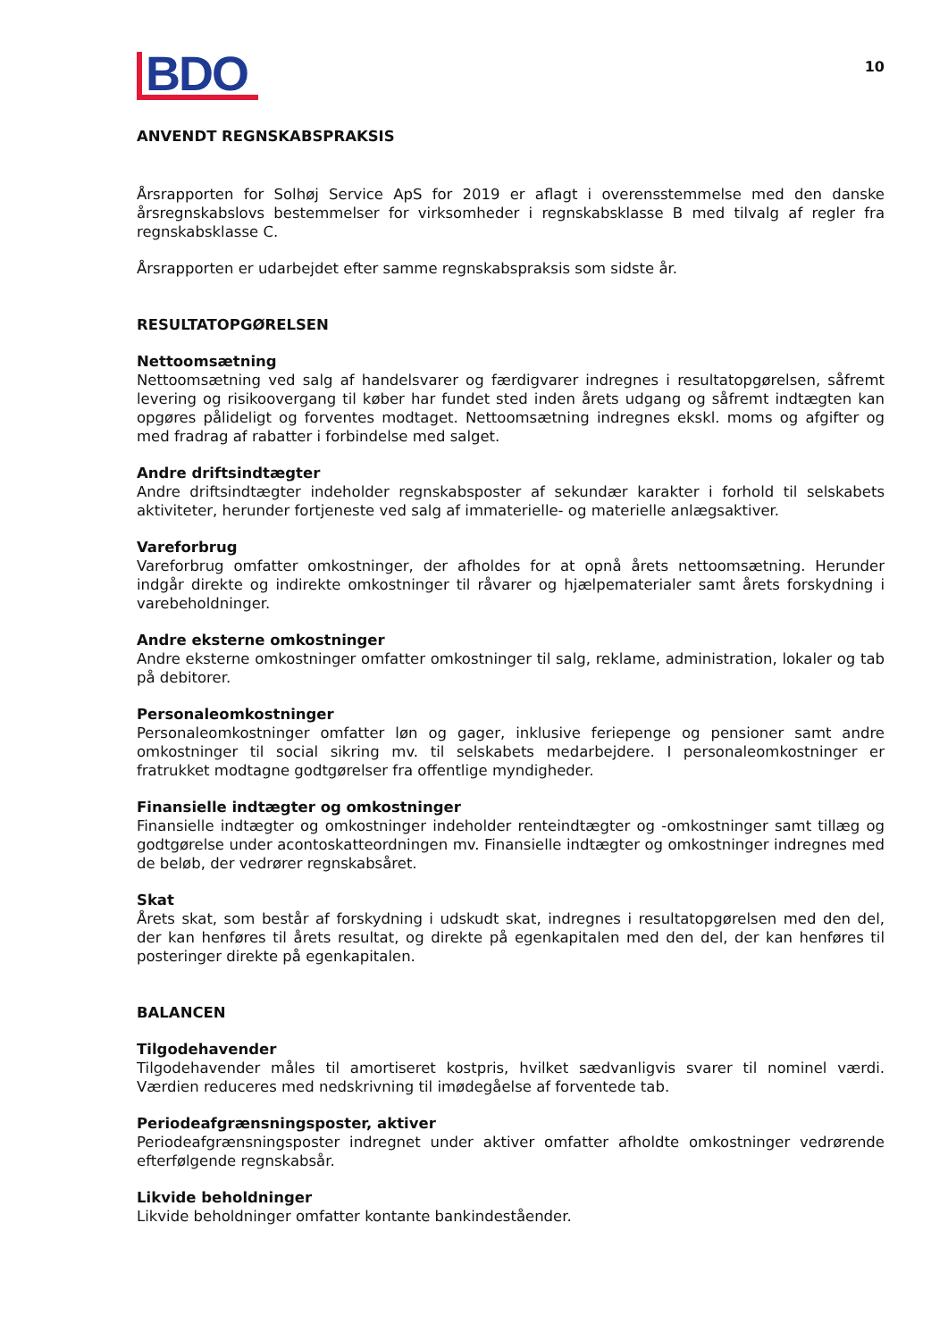BDO
10
ANVENDT REGNSKABSPRAKSIS
Årsrapporten for Solhøj Service ApS for 2019 er aflagt i overensstemmelse med den danske årsregnskabslovs bestemmelser for virksomheder i regnskabsklasse B med tilvalg af regler fra regnskabsklasse C.
Årsrapporten er udarbejdet efter samme regnskabspraksis som sidste år.
RESULTATOPGØRELSEN
Nettoomsætning
Nettoomsætning ved salg af handelsvarer og færdigvarer indregnes i resultatopgørelsen, såfremt levering og risikoovergang til køber har fundet sted inden årets udgang og såfremt indtægten kan opgøres pålideligt og forventes modtaget. Nettoomsætning indregnes ekskl. moms og afgifter og med fradrag af rabatter i forbindelse med salget.
Andre driftsindtægter
Andre driftsindtægter indeholder regnskabsposter af sekundær karakter i forhold til selskabets aktiviteter, herunder fortjeneste ved salg af immaterielle- og materielle anlægsaktiver.
Vareforbrug
Vareforbrug omfatter omkostninger, der afholdes for at opnå årets nettoomsætning. Herunder indgår direkte og indirekte omkostninger til råvarer og hjælpematerialer samt årets forskydning i varebeholdninger.
Andre eksterne omkostninger
Andre eksterne omkostninger omfatter omkostninger til salg, reklame, administration, lokaler og tab på debitorer.
Personaleomkostninger
Personaleomkostninger omfatter løn og gager, inklusive feriepenge og pensioner samt andre omkostninger til social sikring mv. til selskabets medarbejdere. I personaleomkostninger er fratrukket modtagne godtgørelser fra offentlige myndigheder.
Finansielle indtægter og omkostninger
Finansielle indtægter og omkostninger indeholder renteindtægter og -omkostninger samt tillæg og godtgørelse under acontoskatteordningen mv. Finansielle indtægter og omkostninger indregnes med de beløb, der vedrører regnskabsåret.
Skat
Årets skat, som består af forskydning i udskudt skat, indregnes i resultatopgørelsen med den del, der kan henføres til årets resultat, og direkte på egenkapitalen med den del, der kan henføres til posteringer direkte på egenkapitalen.
BALANCEN
Tilgodehavender
Tilgodehavender måles til amortiseret kostpris, hvilket sædvanligvis svarer til nominel værdi. Værdien reduceres med nedskrivning til imødegåelse af forventede tab.
Periodeafgrænsningsposter, aktiver
Periodeafgrænsningsposter indregnet under aktiver omfatter afholdte omkostninger vedrørende efterfølgende regnskabsår.
Likvide beholdninger
Likvide beholdninger omfatter kontante bankindeståender.